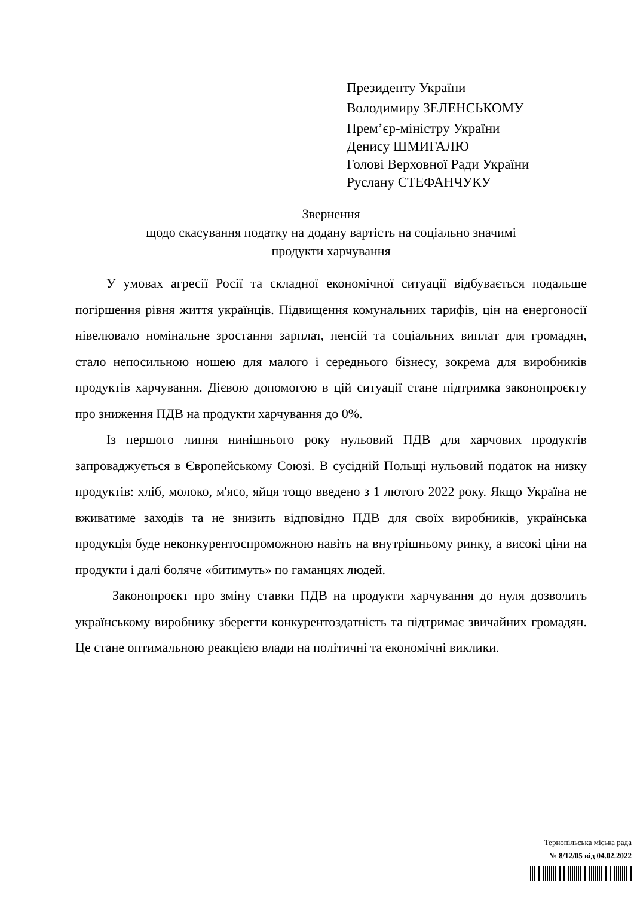Президенту України
Володимиру ЗЕЛЕНСЬКОМУ
Прем’єр-міністру України
Денису ШМИГАЛЮ
Голові Верховної Ради України
Руслану СТЕФАНЧУКУ
Звернення
щодо скасування податку на додану вартість на соціально значимі
продукти харчування
У умовах агресії Росії та складної економічної ситуації відбувається подальше погіршення рівня життя українців. Підвищення комунальних тарифів, цін на енергоносії нівелювало номінальне зростання зарплат, пенсій та соціальних виплат для громадян, стало непосильною ношею для малого і середнього бізнесу, зокрема для виробників продуктів харчування. Дієвою допомогою в цій ситуації стане підтримка законопроєкту про зниження ПДВ на продукти харчування до 0%.
Із першого липня нинішнього року нульовий ПДВ для харчових продуктів запроваджується в Європейському Союзі. В сусідній Польщі нульовий податок на низку продуктів: хліб, молоко, м'ясо, яйця тощо введено з 1 лютого 2022 року. Якщо Україна не вживатиме заходів та не знизить відповідно ПДВ для своїх виробників, українська продукція буде неконкурентоспроможною навіть на внутрішньому ринку, а високі ціни на продукти і далі боляче «битимуть» по гаманцях людей.
Законопроєкт про зміну ставки ПДВ на продукти харчування до нуля дозволить українському виробнику зберегти конкурентоздатність та підтримає звичайних громадян. Це стане оптимальною реакцією влади на політичні та економічні виклики.
Тернопільська міська рада
№ 8/12/05 від 04.02.2022